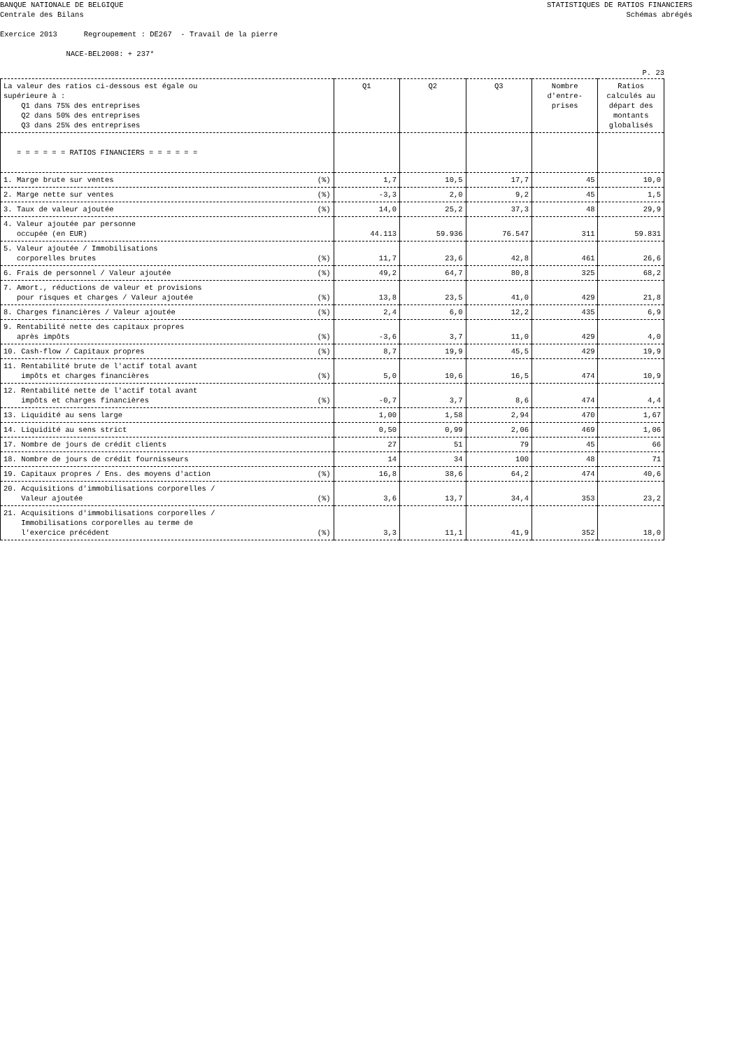BANQUE NATIONALE DE BELGIQUE
Centrale des Bilans
STATISTIQUES DE RATIOS FINANCIERS
Schémas abrégés
Exercice 2013 Regroupement : DE267 - Travail de la pierre NACE-BEL2008: + 237*
P. 23
| La valeur des ratios ci-dessous est égale ou supérieure à : Q1 dans 75% des entreprises Q2 dans 50% des entreprises Q3 dans 25% des entreprises | Q1 | Q2 | Q3 | Nombre d'entre- prises | Ratios calculés au départ des montants globalisés |
| --- | --- | --- | --- | --- | --- |
| = = = = = = RATIOS FINANCIERS = = = = = = | | | | | |
| 1. Marge brute sur ventes (%) | 1,7 | 10,5 | 17,7 | 45 | 10,0 |
| 2. Marge nette sur ventes (%) | -3,3 | 2,0 | 9,2 | 45 | 1,5 |
| 3. Taux de valeur ajoutée (%) | 14,0 | 25,2 | 37,3 | 48 | 29,9 |
| 4. Valeur ajoutée par personne occupée (en EUR) | 44.113 | 59.936 | 76.547 | 311 | 59.831 |
| 5. Valeur ajoutée / Immobilisations corporelles brutes (%) | 11,7 | 23,6 | 42,8 | 461 | 26,6 |
| 6. Frais de personnel / Valeur ajoutée (%) | 49,2 | 64,7 | 80,8 | 325 | 68,2 |
| 7. Amort., réductions de valeur et provisions pour risques et charges / Valeur ajoutée (%) | 13,8 | 23,5 | 41,0 | 429 | 21,8 |
| 8. Charges financières / Valeur ajoutée (%) | 2,4 | 6,0 | 12,2 | 435 | 6,9 |
| 9. Rentabilité nette des capitaux propres après impôts (%) | -3,6 | 3,7 | 11,0 | 429 | 4,0 |
| 10. Cash-flow / Capitaux propres (%) | 8,7 | 19,9 | 45,5 | 429 | 19,9 |
| 11. Rentabilité brute de l'actif total avant impôts et charges financières (%) | 5,0 | 10,6 | 16,5 | 474 | 10,9 |
| 12. Rentabilité nette de l'actif total avant impôts et charges financières (%) | -0,7 | 3,7 | 8,6 | 474 | 4,4 |
| 13. Liquidité au sens large | 1,00 | 1,58 | 2,94 | 470 | 1,67 |
| 14. Liquidité au sens strict | 0,50 | 0,99 | 2,06 | 469 | 1,06 |
| 17. Nombre de jours de crédit clients | 27 | 51 | 79 | 45 | 66 |
| 18. Nombre de jours de crédit fournisseurs | 14 | 34 | 100 | 48 | 71 |
| 19. Capitaux propres / Ens. des moyens d'action (%) | 16,8 | 38,6 | 64,2 | 474 | 40,6 |
| 20. Acquisitions d'immobilisations corporelles / Valeur ajoutée (%) | 3,6 | 13,7 | 34,4 | 353 | 23,2 |
| 21. Acquisitions d'immobilisations corporelles / Immobilisations corporelles au terme de l'exercice précédent (%) | 3,3 | 11,1 | 41,9 | 352 | 18,0 |